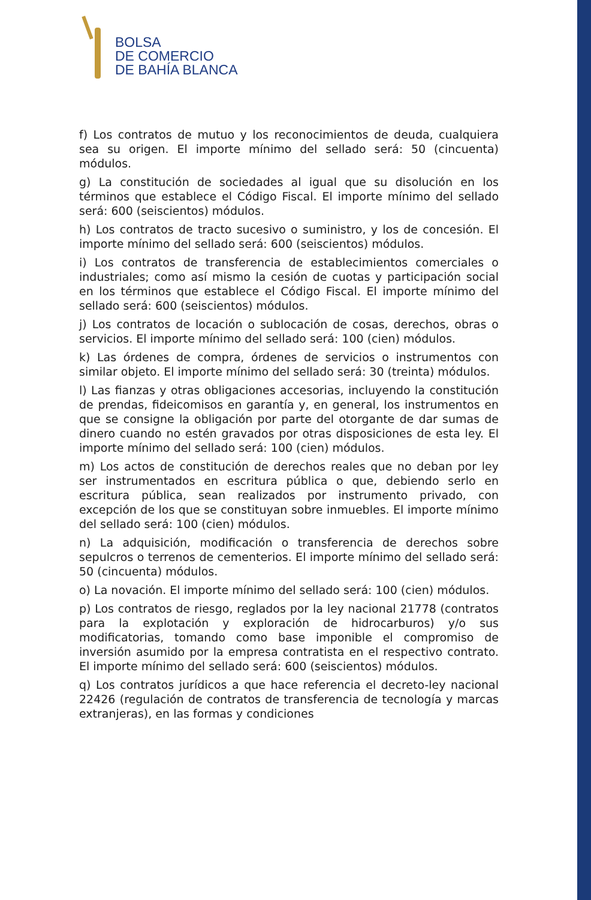BOLSA
DE COMERCIO
DE BAHÍA BLANCA
f) Los contratos de mutuo y los reconocimientos de deuda, cualquiera sea su origen. El importe mínimo del sellado será: 50 (cincuenta) módulos.
g) La constitución de sociedades al igual que su disolución en los términos que establece el Código Fiscal. El importe mínimo del sellado será: 600 (seiscientos) módulos.
h) Los contratos de tracto sucesivo o suministro, y los de concesión. El importe mínimo del sellado será: 600 (seiscientos) módulos.
i) Los contratos de transferencia de establecimientos comerciales o industriales; como así mismo la cesión de cuotas y participación social en los términos que establece el Código Fiscal. El importe mínimo del sellado será: 600 (seiscientos) módulos.
j) Los contratos de locación o sublocación de cosas, derechos, obras o servicios. El importe mínimo del sellado será: 100 (cien) módulos.
k) Las órdenes de compra, órdenes de servicios o instrumentos con similar objeto. El importe mínimo del sellado será: 30 (treinta) módulos.
l) Las fianzas y otras obligaciones accesorias, incluyendo la constitución de prendas, fideicomisos en garantía y, en general, los instrumentos en que se consigne la obligación por parte del otorgante de dar sumas de dinero cuando no estén gravados por otras disposiciones de esta ley. El importe mínimo del sellado será: 100 (cien) módulos.
m) Los actos de constitución de derechos reales que no deban por ley ser instrumentados en escritura pública o que, debiendo serlo en escritura pública, sean realizados por instrumento privado, con excepción de los que se constituyan sobre inmuebles. El importe mínimo del sellado será: 100 (cien) módulos.
n) La adquisición, modificación o transferencia de derechos sobre sepulcros o terrenos de cementerios. El importe mínimo del sellado será: 50 (cincuenta) módulos.
o) La novación. El importe mínimo del sellado será: 100 (cien) módulos.
p) Los contratos de riesgo, reglados por la ley nacional 21778 (contratos para la explotación y exploración de hidrocarburos) y/o sus modificatorias, tomando como base imponible el compromiso de inversión asumido por la empresa contratista en el respectivo contrato. El importe mínimo del sellado será: 600 (seiscientos) módulos.
q) Los contratos jurídicos a que hace referencia el decreto-ley nacional 22426 (regulación de contratos de transferencia de tecnología y marcas extranjeras), en las formas y condiciones